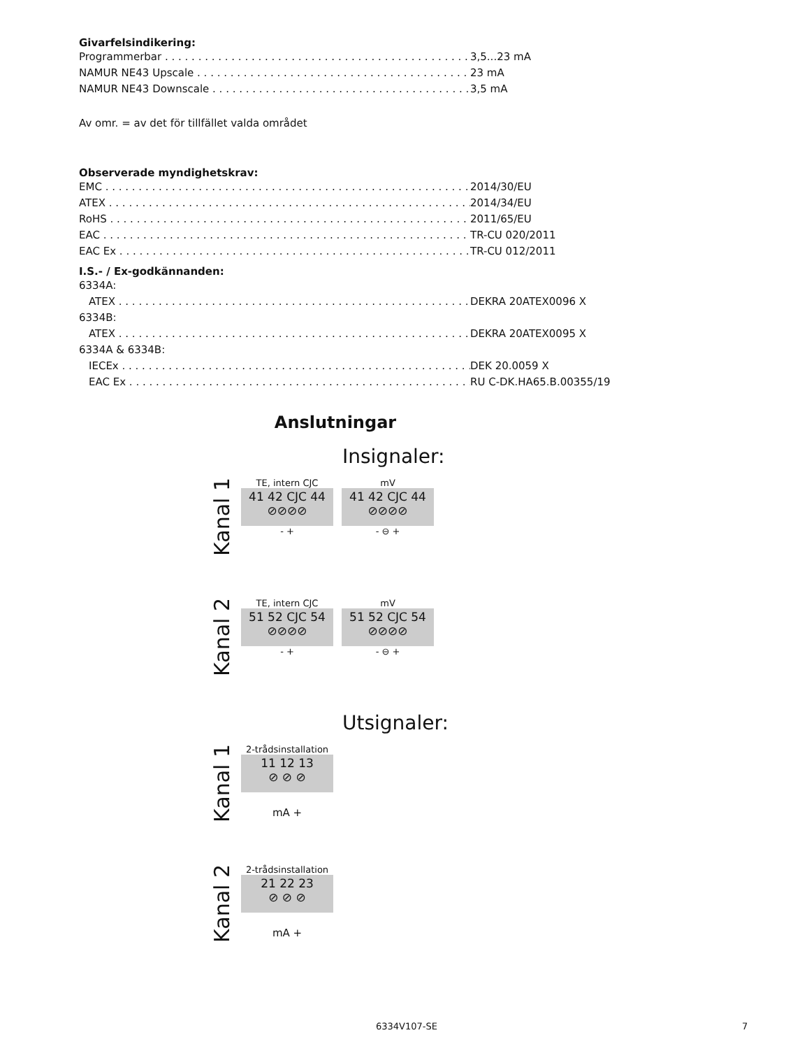Givarfelsindikering:
Programmerbar 3,5...23 mA
NAMUR NE43 Upscale 23 mA
NAMUR NE43 Downscale 3,5 mA
Av omr. = av det för tillfället valda området
Observerade myndighetskrav:
EMC 2014/30/EU
ATEX 2014/34/EU
RoHS 2011/65/EU
EAC TR-CU 020/2011
EAC Ex TR-CU 012/2011
I.S.- / Ex-godkännanden:
6334A:
ATEX DEKRA 20ATEX0096 X
6334B:
ATEX DEKRA 20ATEX0095 X
6334A & 6334B:
IECEx DEK 20.0059 X
EAC Ex RU C-DK.HA65.B.00355/19
Anslutningar
Insignaler:
Kanal 1
TE, intern CJC
41 42 CJC 44
⊘⊘⊘⊘
- +
mV
41 42 CJC 44
⊘⊘⊘⊘
- ⊖ +
Kanal 2
TE, intern CJC
51 52 CJC 54
⊘⊘⊘⊘
- +
mV
51 52 CJC 54
⊘⊘⊘⊘
- ⊖ +
Utsignaler:
Kanal 1
2-trådsinstallation
11 12 13
⊘ ⊘ ⊘
mA +
Kanal 2
2-trådsinstallation
21 22 23
⊘ ⊘ ⊘
mA +
6334V107-SE 7